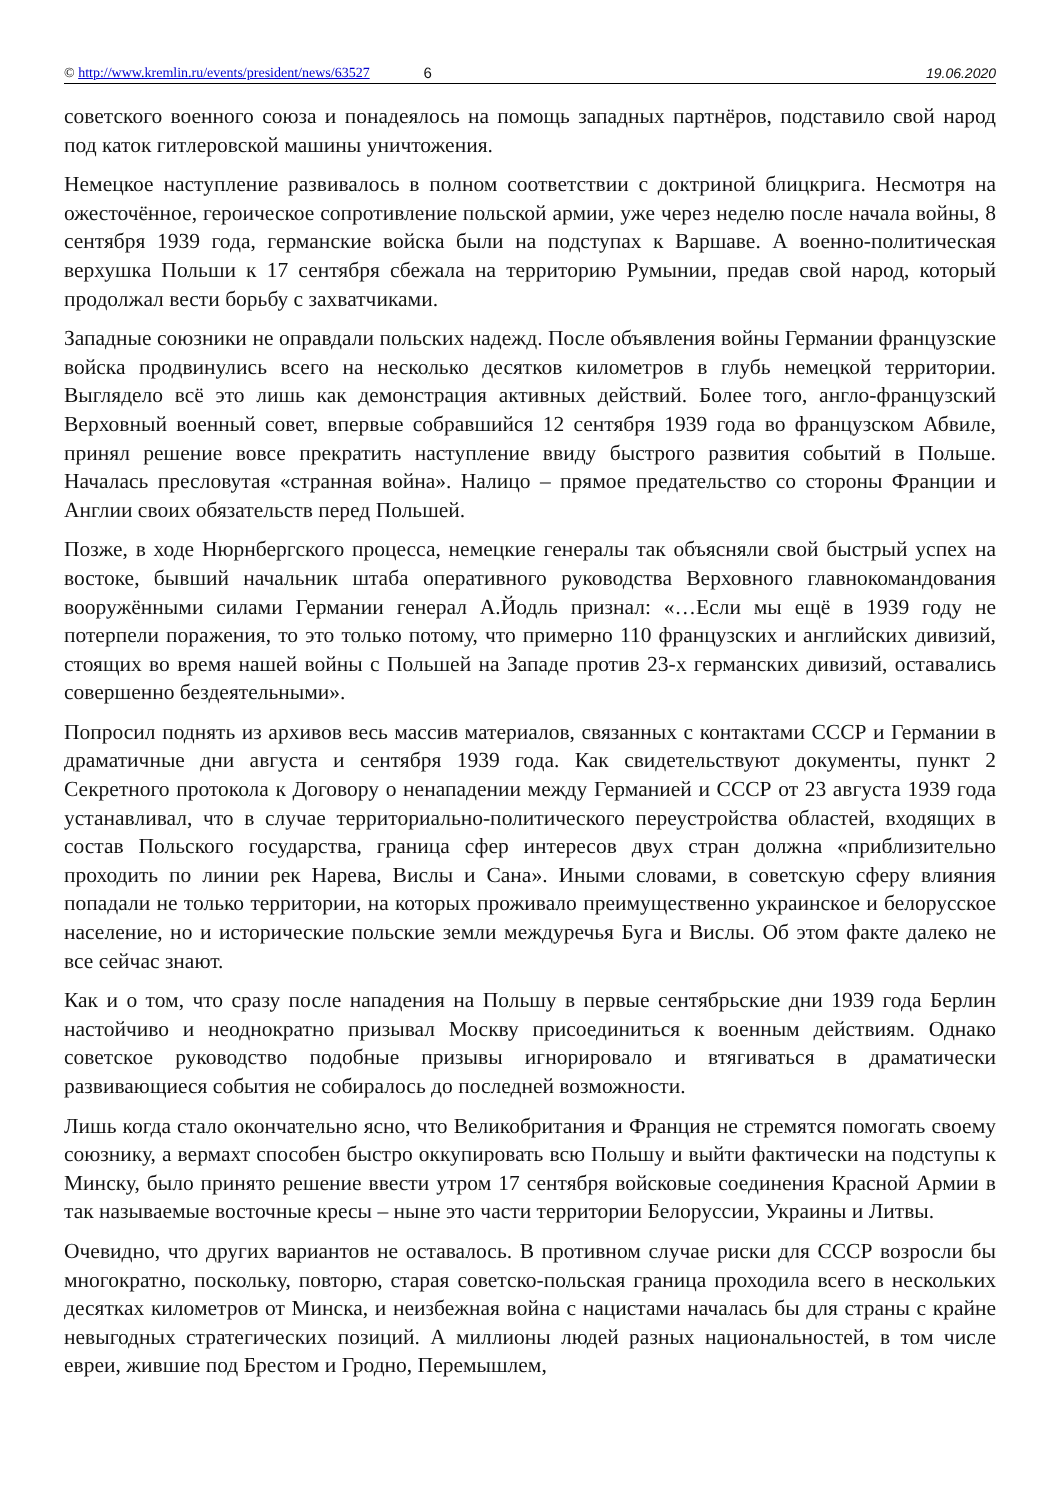© http://www.kremlin.ru/events/president/news/63527 6 19.06.2020
советского военного союза и понадеялось на помощь западных партнёров, подставило свой народ под каток гитлеровской машины уничтожения.
Немецкое наступление развивалось в полном соответствии с доктриной блицкрига. Несмотря на ожесточённое, героическое сопротивление польской армии, уже через неделю после начала войны, 8 сентября 1939 года, германские войска были на подступах к Варшаве. А военно-политическая верхушка Польши к 17 сентября сбежала на территорию Румынии, предав свой народ, который продолжал вести борьбу с захватчиками.
Западные союзники не оправдали польских надежд. После объявления войны Германии французские войска продвинулись всего на несколько десятков километров в глубь немецкой территории. Выглядело всё это лишь как демонстрация активных действий. Более того, англо-французский Верховный военный совет, впервые собравшийся 12 сентября 1939 года во французском Абвиле, принял решение вовсе прекратить наступление ввиду быстрого развития событий в Польше. Началась пресловутая «странная война». Налицо – прямое предательство со стороны Франции и Англии своих обязательств перед Польшей.
Позже, в ходе Нюрнбергского процесса, немецкие генералы так объясняли свой быстрый успех на востоке, бывший начальник штаба оперативного руководства Верховного главнокомандования вооружёнными силами Германии генерал А.Йодль признал: «…Если мы ещё в 1939 году не потерпели поражения, то это только потому, что примерно 110 французских и английских дивизий, стоящих во время нашей войны с Польшей на Западе против 23-х германских дивизий, оставались совершенно бездеятельными».
Попросил поднять из архивов весь массив материалов, связанных с контактами СССР и Германии в драматичные дни августа и сентября 1939 года. Как свидетельствуют документы, пункт 2 Секретного протокола к Договору о ненападении между Германией и СССР от 23 августа 1939 года устанавливал, что в случае территориально-политического переустройства областей, входящих в состав Польского государства, граница сфер интересов двух стран должна «приблизительно проходить по линии рек Нарева, Вислы и Сана». Иными словами, в советскую сферу влияния попадали не только территории, на которых проживало преимущественно украинское и белорусское население, но и исторические польские земли междуречья Буга и Вислы. Об этом факте далеко не все сейчас знают.
Как и о том, что сразу после нападения на Польшу в первые сентябрьские дни 1939 года Берлин настойчиво и неоднократно призывал Москву присоединиться к военным действиям. Однако советское руководство подобные призывы игнорировало и втягиваться в драматически развивающиеся события не собиралось до последней возможности.
Лишь когда стало окончательно ясно, что Великобритания и Франция не стремятся помогать своему союзнику, а вермахт способен быстро оккупировать всю Польшу и выйти фактически на подступы к Минску, было принято решение ввести утром 17 сентября войсковые соединения Красной Армии в так называемые восточные кресы – ныне это части территории Белоруссии, Украины и Литвы.
Очевидно, что других вариантов не оставалось. В противном случае риски для СССР возросли бы многократно, поскольку, повторю, старая советско-польская граница проходила всего в нескольких десятках километров от Минска, и неизбежная война с нацистами началась бы для страны с крайне невыгодных стратегических позиций. А миллионы людей разных национальностей, в том числе евреи, жившие под Брестом и Гродно, Перемышлем,